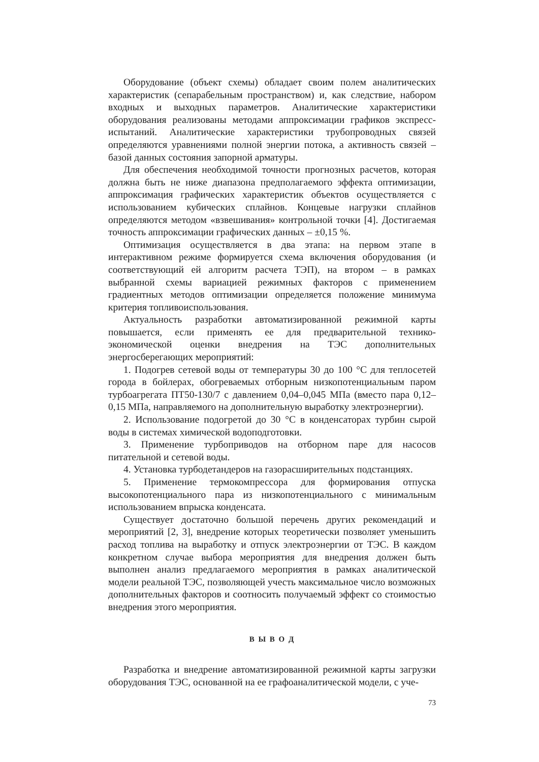Оборудование (объект схемы) обладает своим полем аналитических характеристик (сепарабельным пространством) и, как следствие, набором входных и выходных параметров. Аналитические характеристики оборудования реализованы методами аппроксимации графиков экспресс-испытаний. Аналитические характеристики трубопроводных связей определяются уравнениями полной энергии потока, а активность связей – базой данных состояния запорной арматуры.
Для обеспечения необходимой точности прогнозных расчетов, которая должна быть не ниже диапазона предполагаемого эффекта оптимизации, аппроксимация графических характеристик объектов осуществляется с использованием кубических сплайнов. Концевые нагрузки сплайнов определяются методом «взвешивания» контрольной точки [4]. Достигаемая точность аппроксимации графических данных – ±0,15 %.
Оптимизация осуществляется в два этапа: на первом этапе в интерактивном режиме формируется схема включения оборудования (и соответствующий ей алгоритм расчета ТЭП), на втором – в рамках выбранной схемы вариацией режимных факторов с применением градиентных методов оптимизации определяется положение минимума критерия топливоиспользования.
Актуальность разработки автоматизированной режимной карты повышается, если применять ее для предварительной технико-экономической оценки внедрения на ТЭС дополнительных энергосберегающих мероприятий:
1. Подогрев сетевой воды от температуры 30 до 100 °С для теплосетей города в бойлерах, обогреваемых отборным низкопотенциальным паром турбоагрегата ПТ50-130/7 с давлением 0,04–0,045 МПа (вместо пара 0,12–0,15 МПа, направляемого на дополнительную выработку электроэнергии).
2. Использование подогретой до 30 °С в конденсаторах турбин сырой воды в системах химической водоподготовки.
3. Применение турбоприводов на отборном паре для насосов питательной и сетевой воды.
4. Установка турбодетандеров на газорасширительных подстанциях.
5. Применение термокомпрессора для формирования отпуска высокопотенциального пара из низкопотенциального с минимальным использованием впрыска конденсата.
Существует достаточно большой перечень других рекомендаций и мероприятий [2, 3], внедрение которых теоретически позволяет уменьшить расход топлива на выработку и отпуск электроэнергии от ТЭС. В каждом конкретном случае выбора мероприятия для внедрения должен быть выполнен анализ предлагаемого мероприятия в рамках аналитической модели реальной ТЭС, позволяющей учесть максимальное число возможных дополнительных факторов и соотносить получаемый эффект со стоимостью внедрения этого мероприятия.
В Ы В О Д
Разработка и внедрение автоматизированной режимной карты загрузки оборудования ТЭС, основанной на ее графоаналитической модели, с уче-
73